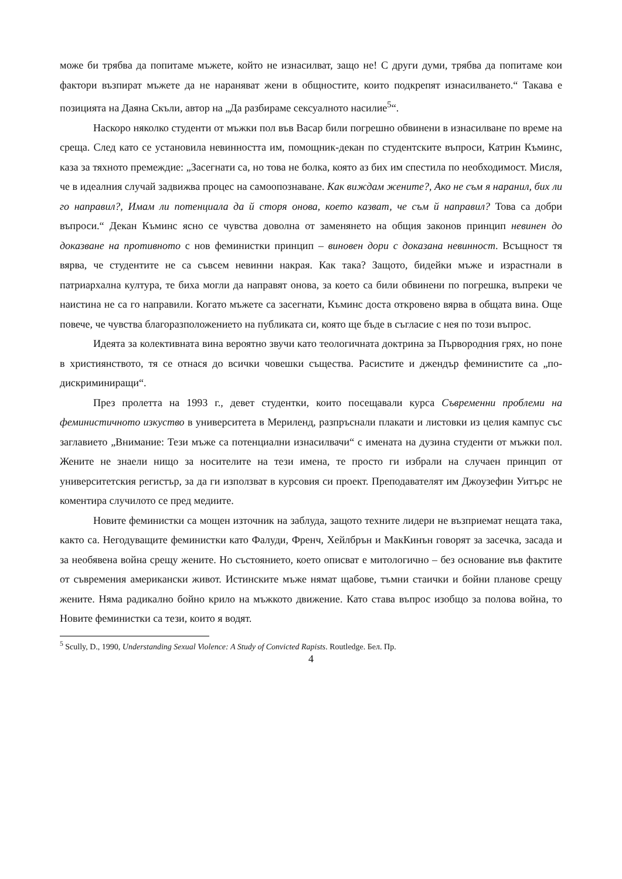може би трябва да попитаме мъжете, който не изнасилват, защо не! С други думи, трябва да попитаме кои фактори възпират мъжете да не нараняват жени в общностите, които подкрепят изнасилването.“ Такава е позицията на Даяна Скъли, автор на „Да разбираме сексуалното насилие<sup>5</sup>“.
Наскоро няколко студенти от мъжки пол във Васар били погрешно обвинени в изнасилване по време на среща. След като се установила невинността им, помощник-декан по студентските въпроси, Катрин Къминс, каза за тяхното премеждие: „Засегнати са, но това не болка, която аз бих им спестила по необходимост. Мисля, че в идеалния случай задвижва процес на самоопознаване. Как виждам жените?, Ако не съм я наранил, бих ли го направил?, Имам ли потенциала да й сторя онова, което казват, че съм й направил? Това са добри въпроси.“ Декан Къминс ясно се чувства доволна от заменянето на общия законов принцип невинен до доказване на противното с нов феминистки принцип – виновен дори с доказана невинност. Всъщност тя вярва, че студентите не са съвсем невинни накрая. Как така? Защото, бидейки мъже и израстнали в патриархална култура, те биха могли да направят онова, за което са били обвинени по погрешка, въпреки че наистина не са го направили. Когато мъжете са засегнати, Къминс доста откровено вярва в общата вина. Още повече, че чувства благоразположението на публиката си, която ще бъде в съгласие с нея по този въпрос.
Идеята за колективната вина вероятно звучи като теологичната доктрина за Първородния грях, но поне в християнството, тя се отнася до всички човешки същества. Расистите и джендър феминистите са „по-дискриминиращи“.
През пролетта на 1993 г., девет студентки, които посещавали курса Съвременни проблеми на феминистичното изкуство в университета в Мериленд, разпръснали плакати и листовки из целия кампус със заглавието „Внимание: Тези мъже са потенциални изнасилвачи“ с имената на дузина студенти от мъжки пол. Жените не знаели нищо за носителите на тези имена, те просто ги избрали на случаен принцип от университетския регистър, за да ги използват в курсовия си проект. Преподавателят им Джоузефин Уитърс не коментира случилото се пред медиите.
Новите феминистки са мощен източник на заблуда, защото техните лидери не възприемат нещата така, както са. Негодуващите феминистки като Фалуди, Френч, Хейлбрън и МакКинън говорят за засечка, засада и за необявена война срещу жените. Но състоянието, което описват е митологично – без основание във фактите от съвремения американски живот. Истинските мъже нямат щабове, тъмни стаички и бойни планове срещу жените. Няма радикално бойно крило на мъжкото движение. Като става въпрос изобщо за полова война, то Новите феминистки са тези, които я водят.
<sup>5</sup> Scully, D., 1990, Understanding Sexual Violence: A Study of Convicted Rapists. Routledge. Бел. Пр.
4